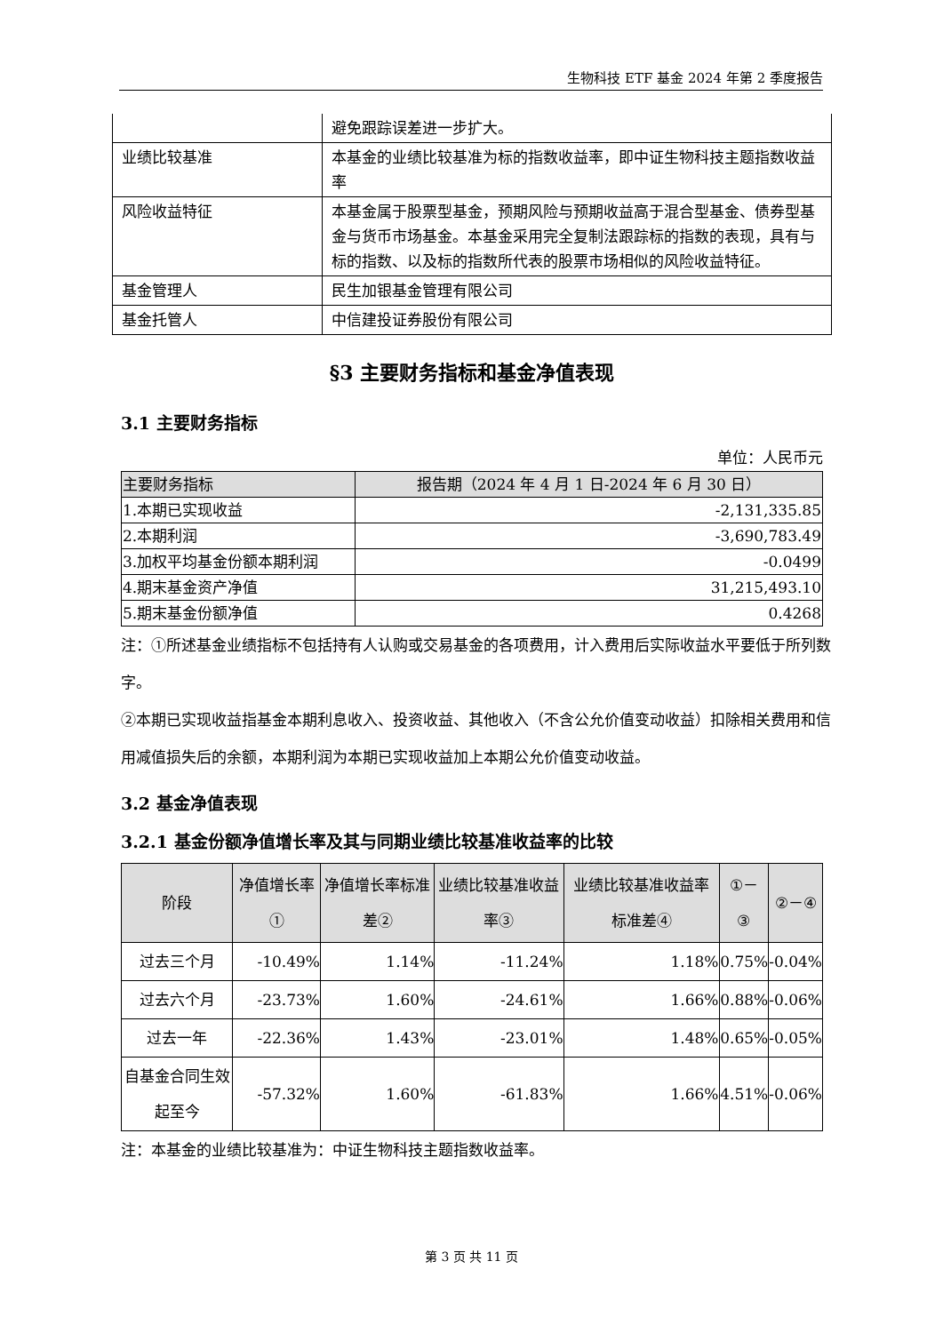生物科技 ETF 基金 2024 年第 2 季度报告
| | 避免跟踪误差进一步扩大。 |
| 业绩比较基准 | 本基金的业绩比较基准为标的指数收益率，即中证生物科技主题指数收益率 |
| 风险收益特征 | 本基金属于股票型基金，预期风险与预期收益高于混合型基金、债券型基金与货币市场基金。本基金采用完全复制法跟踪标的指数的表现，具有与标的指数、以及标的指数所代表的股票市场相似的风险收益特征。 |
| 基金管理人 | 民生加银基金管理有限公司 |
| 基金托管人 | 中信建投证券股份有限公司 |
§3 主要财务指标和基金净值表现
3.1 主要财务指标
单位：人民币元
| 主要财务指标 | 报告期（2024 年 4 月 1 日-2024 年 6 月 30 日） |
| --- | --- |
| 1.本期已实现收益 | -2,131,335.85 |
| 2.本期利润 | -3,690,783.49 |
| 3.加权平均基金份额本期利润 | -0.0499 |
| 4.期末基金资产净值 | 31,215,493.10 |
| 5.期末基金份额净值 | 0.4268 |
注：①所述基金业绩指标不包括持有人认购或交易基金的各项费用，计入费用后实际收益水平要低于所列数字。
②本期已实现收益指基金本期利息收入、投资收益、其他收入（不含公允价值变动收益）扣除相关费用和信用减值损失后的余额，本期利润为本期已实现收益加上本期公允价值变动收益。
3.2 基金净值表现
3.2.1 基金份额净值增长率及其与同期业绩比较基准收益率的比较
| 阶段 | 净值增长率① | 净值增长率标准差② | 业绩比较基准收益率③ | 业绩比较基准收益率标准差④ | ①－③ | ②－④ |
| --- | --- | --- | --- | --- | --- | --- |
| 过去三个月 | -10.49% | 1.14% | -11.24% | 1.18% | 0.75% | -0.04% |
| 过去六个月 | -23.73% | 1.60% | -24.61% | 1.66% | 0.88% | -0.06% |
| 过去一年 | -22.36% | 1.43% | -23.01% | 1.48% | 0.65% | -0.05% |
| 自基金合同生效起至今 | -57.32% | 1.60% | -61.83% | 1.66% | 4.51% | -0.06% |
注：本基金的业绩比较基准为：中证生物科技主题指数收益率。
第 3 页 共 11 页